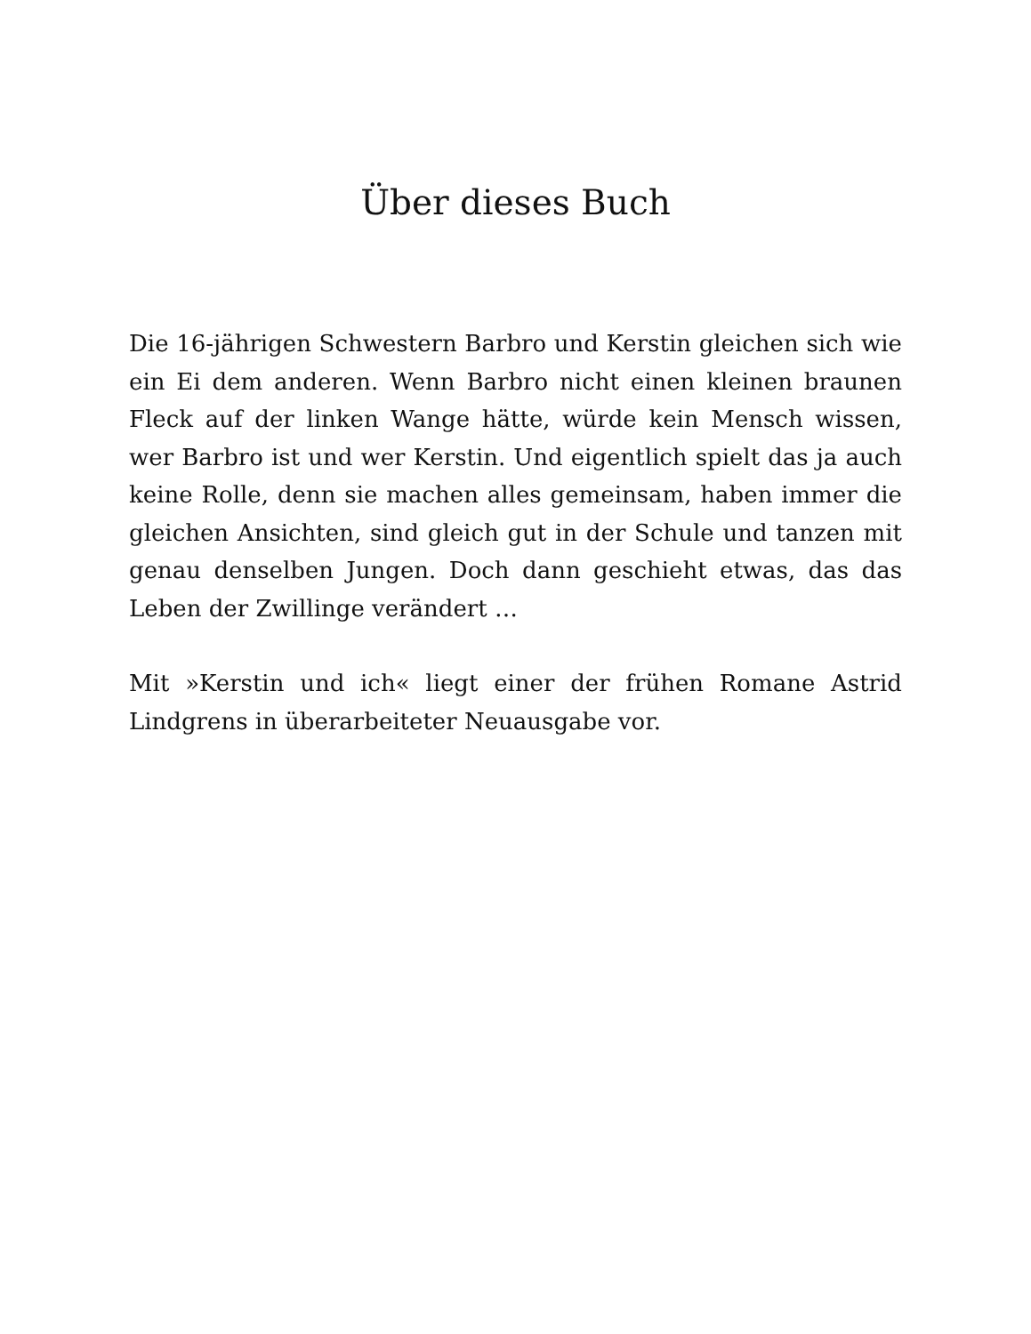Über dieses Buch
Die 16-jährigen Schwestern Barbro und Kerstin gleichen sich wie ein Ei dem anderen. Wenn Barbro nicht einen kleinen braunen Fleck auf der linken Wange hätte, würde kein Mensch wissen, wer Barbro ist und wer Kerstin. Und eigentlich spielt das ja auch keine Rolle, denn sie machen alles gemeinsam, haben immer die gleichen Ansichten, sind gleich gut in der Schule und tanzen mit genau denselben Jungen. Doch dann geschieht etwas, das das Leben der Zwillinge verändert …
Mit »Kerstin und ich« liegt einer der frühen Romane Astrid Lindgrens in überarbeiteter Neuausgabe vor.